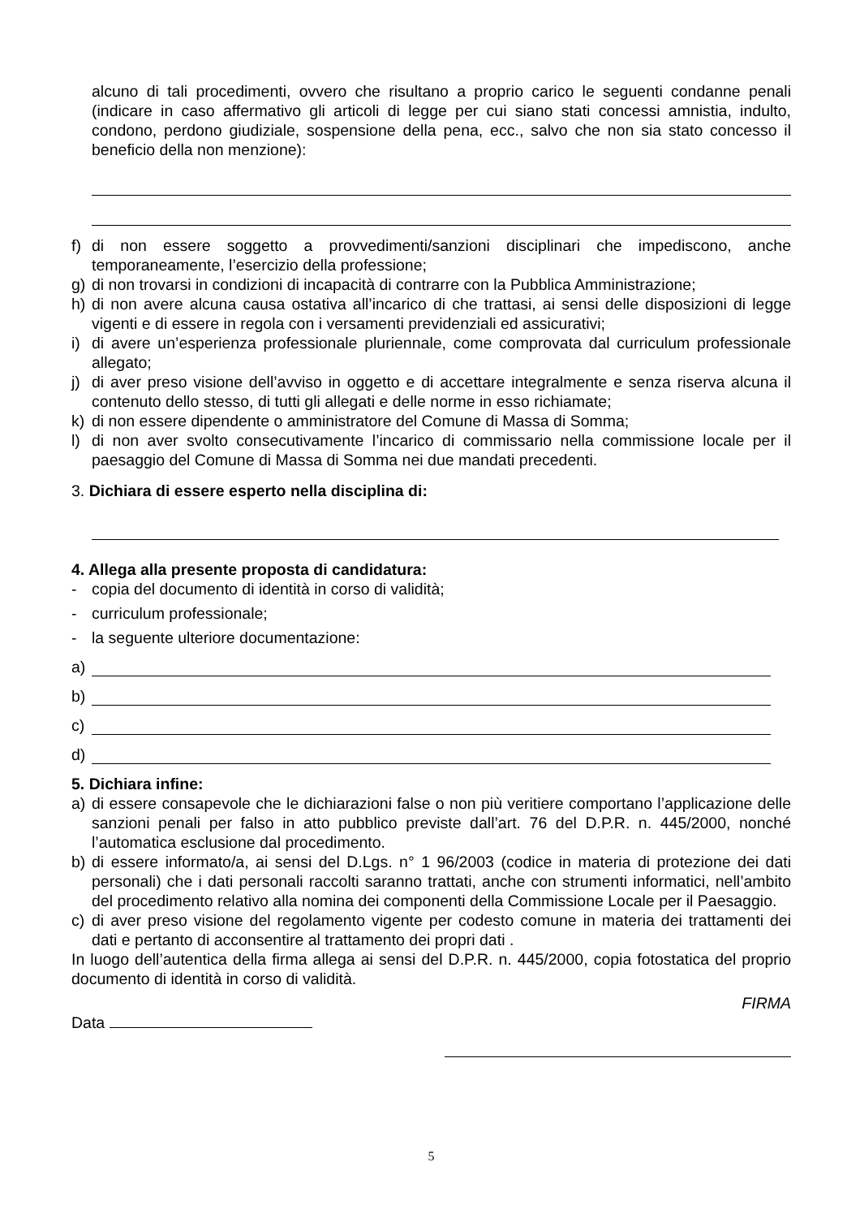alcuno di tali procedimenti, ovvero che risultano a proprio carico le seguenti condanne penali (indicare in caso affermativo gli articoli di legge per cui siano stati concessi amnistia, indulto, condono, perdono giudiziale, sospensione della pena, ecc., salvo che non sia stato concesso il beneficio della non menzione):
f) di non essere soggetto a provvedimenti/sanzioni disciplinari che impediscono, anche temporaneamente, l’esercizio della professione;
g) di non trovarsi in condizioni di incapacità di contrarre con la Pubblica Amministrazione;
h) di non avere alcuna causa ostativa all’incarico di che trattasi, ai sensi delle disposizioni di legge vigenti e di essere in regola con i versamenti previdenziali ed assicurativi;
i) di avere un’esperienza professionale pluriennale, come comprovata dal curriculum professionale allegato;
j) di aver preso visione dell’avviso in oggetto e di accettare integralmente e senza riserva alcuna il contenuto dello stesso, di tutti gli allegati e delle norme in esso richiamate;
k) di non essere dipendente o amministratore del Comune di Massa di Somma;
l) di non aver svolto consecutivamente l’incarico di commissario nella commissione locale per il paesaggio del Comune di Massa di Somma nei due mandati precedenti.
3. Dichiara di essere esperto nella disciplina di:
4. Allega alla presente proposta di candidatura:
- copia del documento di identità in corso di validità;
- curriculum professionale;
- la seguente ulteriore documentazione:
a)
b)
c)
d)
5. Dichiara infine:
a) di essere consapevole che le dichiarazioni false o non più veritiere comportano l’applicazione delle sanzioni penali per falso in atto pubblico previste dall’art. 76 del D.P.R. n. 445/2000, nonché l’automatica esclusione dal procedimento.
b) di essere informato/a, ai sensi del D.Lgs. n° 1 96/2003 (codice in materia di protezione dei dati personali) che i dati personali raccolti saranno trattati, anche con strumenti informatici, nell’ambito del procedimento relativo alla nomina dei componenti della Commissione Locale per il Paesaggio.
c) di aver preso visione del regolamento vigente per codesto comune in materia dei trattamenti dei dati e pertanto di acconsentire al trattamento dei propri dati .
In luogo dell’autentica della firma allega ai sensi del D.P.R. n. 445/2000, copia fotostatica del proprio documento di identità in corso di validità.
FIRMA
Data
5